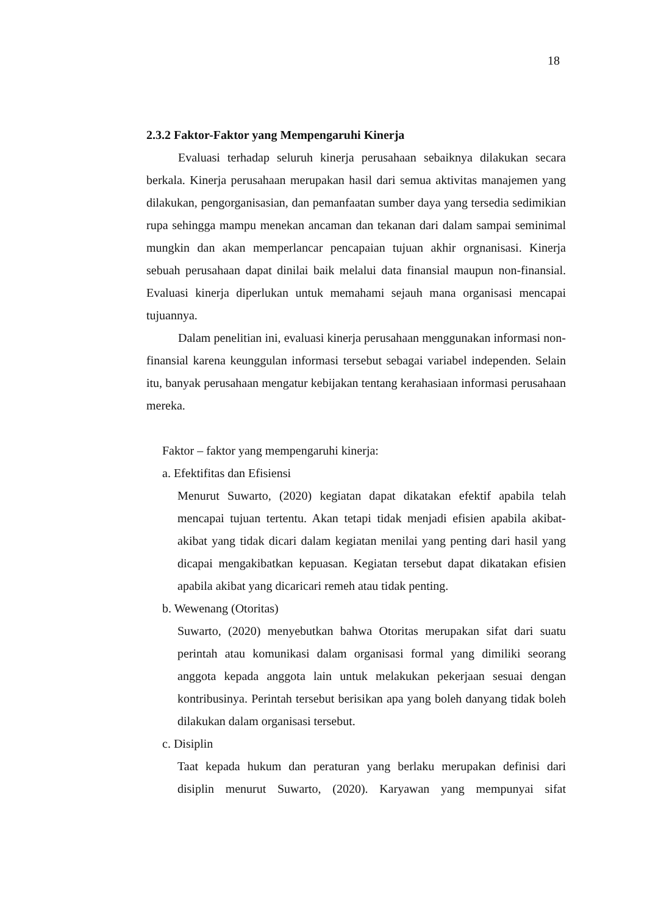18
2.3.2 Faktor-Faktor yang Mempengaruhi Kinerja
Evaluasi terhadap seluruh kinerja perusahaan sebaiknya dilakukan secara berkala. Kinerja perusahaan merupakan hasil dari semua aktivitas manajemen yang dilakukan, pengorganisasian, dan pemanfaatan sumber daya yang tersedia sedimikian rupa sehingga mampu menekan ancaman dan tekanan dari dalam sampai seminimal mungkin dan akan memperlancar pencapaian tujuan akhir orgnanisasi. Kinerja sebuah perusahaan dapat dinilai baik melalui data finansial maupun non-finansial. Evaluasi kinerja diperlukan untuk memahami sejauh mana organisasi mencapai tujuannya.
Dalam penelitian ini, evaluasi kinerja perusahaan menggunakan informasi non-finansial karena keunggulan informasi tersebut sebagai variabel independen. Selain itu, banyak perusahaan mengatur kebijakan tentang kerahasiaan informasi perusahaan mereka.
Faktor – faktor yang mempengaruhi kinerja:
a. Efektifitas dan Efisiensi
Menurut Suwarto, (2020) kegiatan dapat dikatakan efektif apabila telah mencapai tujuan tertentu. Akan tetapi tidak menjadi efisien apabila akibat-akibat yang tidak dicari dalam kegiatan menilai yang penting dari hasil yang dicapai mengakibatkan kepuasan. Kegiatan tersebut dapat dikatakan efisien apabila akibat yang dicaricari remeh atau tidak penting.
b. Wewenang (Otoritas)
Suwarto, (2020) menyebutkan bahwa Otoritas merupakan sifat dari suatu perintah atau komunikasi dalam organisasi formal yang dimiliki seorang anggota kepada anggota lain untuk melakukan pekerjaan sesuai dengan kontribusinya. Perintah tersebut berisikan apa yang boleh danyang tidak boleh dilakukan dalam organisasi tersebut.
c. Disiplin
Taat kepada hukum dan peraturan yang berlaku merupakan definisi dari disiplin menurut Suwarto, (2020). Karyawan yang mempunyai sifat